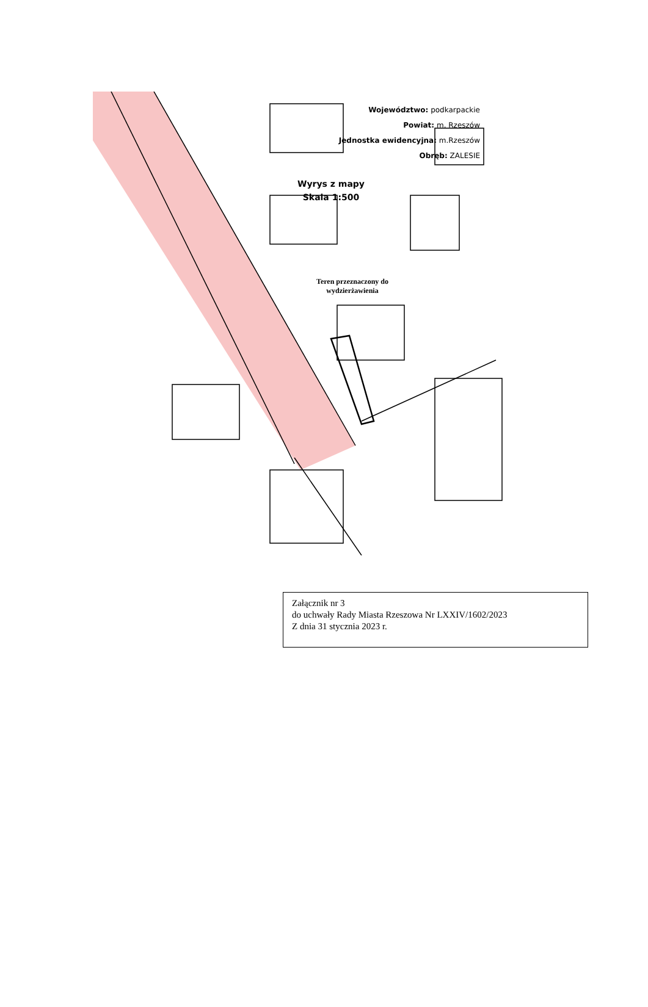Województwo: podkarpackie
Powiat: m. Rzeszów
Jednostka ewidencyjna: m.Rzeszów
Obręb: ZALESIE
Wyrys z mapy
Skala 1:500
Teren przeznaczony do wydzierżawienia
Załącznik nr 3
do uchwały Rady Miasta Rzeszowa Nr LXXIV/1602/2023
Z dnia 31 stycznia 2023 r.